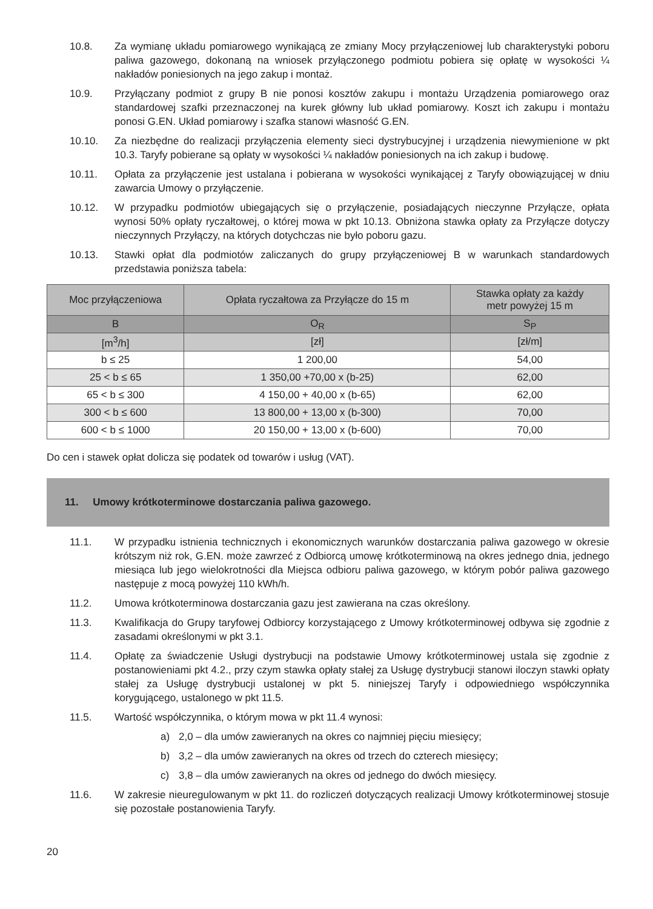10.8. Za wymianę układu pomiarowego wynikającą ze zmiany Mocy przyłączeniowej lub charakterystyki poboru paliwa gazowego, dokonaną na wniosek przyłączonego podmiotu pobiera się opłatę w wysokości ¼ nakładów poniesionych na jego zakup i montaż.
10.9. Przyłączany podmiot z grupy B nie ponosi kosztów zakupu i montażu Urządzenia pomiarowego oraz standardowej szafki przeznaczonej na kurek główny lub układ pomiarowy. Koszt ich zakupu i montażu ponosi G.EN. Układ pomiarowy i szafka stanowi własność G.EN.
10.10. Za niezbędne do realizacji przyłączenia elementy sieci dystrybucyjnej i urządzenia niewymienione w pkt 10.3. Taryfy pobierane są opłaty w wysokości ¼ nakładów poniesionych na ich zakup i budowę.
10.11. Opłata za przyłączenie jest ustalana i pobierana w wysokości wynikającej z Taryfy obowiązującej w dniu zawarcia Umowy o przyłączenie.
10.12. W przypadku podmiotów ubiegających się o przyłączenie, posiadających nieczynne Przyłącze, opłata wynosi 50% opłaty ryczałtowej, o której mowa w pkt 10.13. Obniżona stawka opłaty za Przyłącze dotyczy nieczynnych Przyłączy, na których dotychczas nie było poboru gazu.
10.13. Stawki opłat dla podmiotów zaliczanych do grupy przyłączeniowej B w warunkach standardowych przedstawia poniższa tabela:
| Moc przyłączeniowa | Opłata ryczałtowa za Przyłącze do 15 m | Stawka opłaty za każdy metr powyżej 15 m |
| --- | --- | --- |
| B | O<sub>R</sub> | S<sub>P</sub> |
| [m<sup>3</sup>/h] | [zł] | [zł/m] |
| b ≤ 25 | 1 200,00 | 54,00 |
| 25 < b ≤ 65 | 1 350,00 +70,00 x (b-25) | 62,00 |
| 65 < b ≤ 300 | 4 150,00 + 40,00 x (b-65) | 62,00 |
| 300 < b ≤ 600 | 13 800,00 + 13,00 x (b-300) | 70,00 |
| 600 < b ≤ 1000 | 20 150,00 + 13,00 x (b-600) | 70,00 |
Do cen i stawek opłat dolicza się podatek od towarów i usług (VAT).
11. Umowy krótkoterminowe dostarczania paliwa gazowego.
11.1. W przypadku istnienia technicznych i ekonomicznych warunków dostarczania paliwa gazowego w okresie krótszym niż rok, G.EN. może zawrzeć z Odbiorcą umowę krótkoterminową na okres jednego dnia, jednego miesiąca lub jego wielokrotności dla Miejsca odbioru paliwa gazowego, w którym pobór paliwa gazowego następuje z mocą powyżej 110 kWh/h.
11.2. Umowa krótkoterminowa dostarczania gazu jest zawierana na czas określony.
11.3. Kwalifikacja do Grupy taryfowej Odbiorcy korzystającego z Umowy krótkoterminowej odbywa się zgodnie z zasadami określonymi w pkt 3.1.
11.4. Opłatę za świadczenie Usługi dystrybucji na podstawie Umowy krótkoterminowej ustala się zgodnie z postanowieniami pkt 4.2., przy czym stawka opłaty stałej za Usługę dystrybucji stanowi iloczyn stawki opłaty stałej za Usługę dystrybucji ustalonej w pkt 5. niniejszej Taryfy i odpowiedniego współczynnika korygującego, ustalonego w pkt 11.5.
11.5. Wartość współczynnika, o którym mowa w pkt 11.4 wynosi:
a) 2,0 – dla umów zawieranych na okres co najmniej pięciu miesięcy;
b) 3,2 – dla umów zawieranych na okres od trzech do czterech miesięcy;
c) 3,8 – dla umów zawieranych na okres od jednego do dwóch miesięcy.
11.6. W zakresie nieuregulowanym w pkt 11. do rozliczeń dotyczących realizacji Umowy krótkoterminowej stosuje się pozostałe postanowienia Taryfy.
20